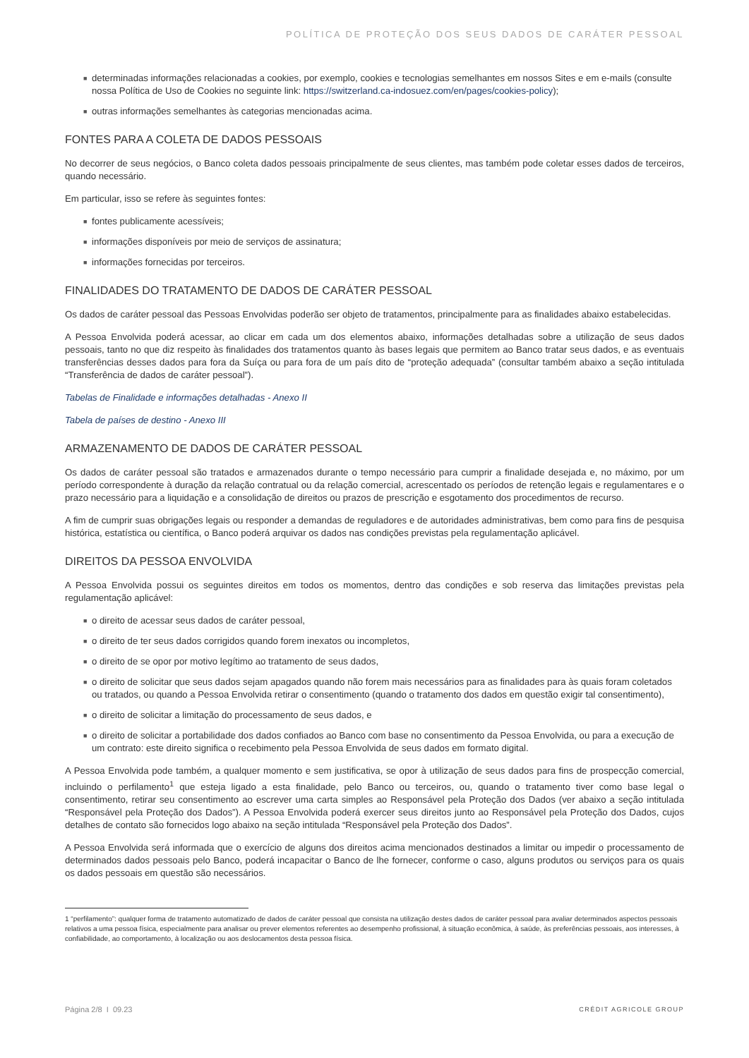POLÍTICA DE PROTEÇÃO DOS SEUS DADOS DE CARÁTER PESSOAL
■ determinadas informações relacionadas a cookies, por exemplo, cookies e tecnologias semelhantes em nossos Sites e em e-mails (consulte nossa Política de Uso de Cookies no seguinte link: https://switzerland.ca-indosuez.com/en/pages/cookies-policy);
■ outras informações semelhantes às categorias mencionadas acima.
FONTES PARA A COLETA DE DADOS PESSOAIS
No decorrer de seus negócios, o Banco coleta dados pessoais principalmente de seus clientes, mas também pode coletar esses dados de terceiros, quando necessário.
Em particular, isso se refere às seguintes fontes:
■ fontes publicamente acessíveis;
■ informações disponíveis por meio de serviços de assinatura;
■ informações fornecidas por terceiros.
FINALIDADES DO TRATAMENTO DE DADOS DE CARÁTER PESSOAL
Os dados de caráter pessoal das Pessoas Envolvidas poderão ser objeto de tratamentos, principalmente para as finalidades abaixo estabelecidas.
A Pessoa Envolvida poderá acessar, ao clicar em cada um dos elementos abaixo, informações detalhadas sobre a utilização de seus dados pessoais, tanto no que diz respeito às finalidades dos tratamentos quanto às bases legais que permitem ao Banco tratar seus dados, e as eventuais transferências desses dados para fora da Suíça ou para fora de um país dito de “proteção adequada” (consultar também abaixo a seção intitulada “Transferência de dados de caráter pessoal”).
Tabelas de Finalidade e informações detalhadas - Anexo II
Tabela de países de destino - Anexo III
ARMAZENAMENTO DE DADOS DE CARÁTER PESSOAL
Os dados de caráter pessoal são tratados e armazenados durante o tempo necessário para cumprir a finalidade desejada e, no máximo, por um período correspondente à duração da relação contratual ou da relação comercial, acrescentado os períodos de retenção legais e regulamentares e o prazo necessário para a liquidação e a consolidação de direitos ou prazos de prescrição e esgotamento dos procedimentos de recurso.
A fim de cumprir suas obrigações legais ou responder a demandas de reguladores e de autoridades administrativas, bem como para fins de pesquisa histórica, estatística ou científica, o Banco poderá arquivar os dados nas condições previstas pela regulamentação aplicável.
DIREITOS DA PESSOA ENVOLVIDA
A Pessoa Envolvida possui os seguintes direitos em todos os momentos, dentro das condições e sob reserva das limitações previstas pela regulamentação aplicável:
■ o direito de acessar seus dados de caráter pessoal,
■ o direito de ter seus dados corrigidos quando forem inexatos ou incompletos,
■ o direito de se opor por motivo legítimo ao tratamento de seus dados,
■ o direito de solicitar que seus dados sejam apagados quando não forem mais necessários para as finalidades para às quais foram coletados ou tratados, ou quando a Pessoa Envolvida retirar o consentimento (quando o tratamento dos dados em questão exigir tal consentimento),
■ o direito de solicitar a limitação do processamento de seus dados, e
■ o direito de solicitar a portabilidade dos dados confiados ao Banco com base no consentimento da Pessoa Envolvida, ou para a execução de um contrato: este direito significa o recebimento pela Pessoa Envolvida de seus dados em formato digital.
A Pessoa Envolvida pode também, a qualquer momento e sem justificativa, se opor à utilização de seus dados para fins de prospecção comercial, incluindo o perfilamento<sup>1</sup> que esteja ligado a esta finalidade, pelo Banco ou terceiros, ou, quando o tratamento tiver como base legal o consentimento, retirar seu consentimento ao escrever uma carta simples ao Responsável pela Proteção dos Dados (ver abaixo a seção intitulada “Responsável pela Proteção dos Dados”). A Pessoa Envolvida poderá exercer seus direitos junto ao Responsável pela Proteção dos Dados, cujos detalhes de contato são fornecidos logo abaixo na seção intitulada “Responsável pela Proteção dos Dados”.
A Pessoa Envolvida será informada que o exercício de alguns dos direitos acima mencionados destinados a limitar ou impedir o processamento de determinados dados pessoais pelo Banco, poderá incapacitar o Banco de lhe fornecer, conforme o caso, alguns produtos ou serviços para os quais os dados pessoais em questão são necessários.
1 “perfilamento”: qualquer forma de tratamento automatizado de dados de caráter pessoal que consista na utilização destes dados de caráter pessoal para avaliar determinados aspectos pessoais relativos a uma pessoa física, especialmente para analisar ou prever elementos referentes ao desempenho profissional, à situação econômica, à saúde, às preferências pessoais, aos interesses, à confiabilidade, ao comportamento, à localização ou aos deslocamentos desta pessoa física.
Página 2/8 I 09.23 CRÉDIT AGRICOLE GROUP